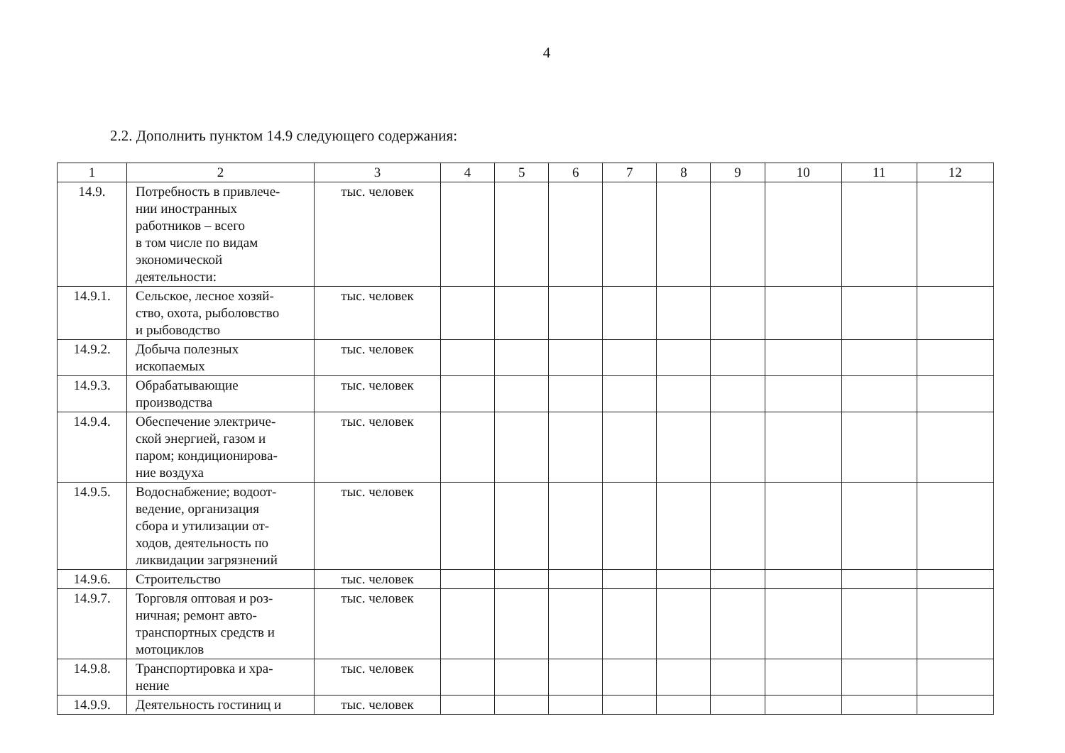4
2.2. Дополнить пунктом 14.9 следующего содержания:
| 1 | 2 | 3 | 4 | 5 | 6 | 7 | 8 | 9 | 10 | 11 | 12 |
| 14.9. | Потребность в привлече- нии иностранных работников – всего в том числе по видам экономической деятельности: | тыс. человек | | | | | | | | | |
| 14.9.1. | Сельское, лесное хозяй- ство, охота, рыболовство и рыбоводство | тыс. человек | | | | | | | | | |
| 14.9.2. | Добыча полезных ископаемых | тыс. человек | | | | | | | | | |
| 14.9.3. | Обрабатывающие производства | тыс. человек | | | | | | | | | |
| 14.9.4. | Обеспечение электриче- ской энергией, газом и паром; кондиционирова- ние воздуха | тыс. человек | | | | | | | | | |
| 14.9.5. | Водоснабжение; водоот- ведение, организация сбора и утилизации от- ходов, деятельность по ликвидации загрязнений | тыс. человек | | | | | | | | | |
| 14.9.6. | Строительство | тыс. человек | | | | | | | | | |
| 14.9.7. | Торговля оптовая и роз- ничная; ремонт авто- транспортных средств и мотоциклов | тыс. человек | | | | | | | | | |
| 14.9.8. | Транспортировка и хра- нение | тыс. человек | | | | | | | | | |
| 14.9.9. | Деятельность гостиниц и | тыс. человек | | | | | | | | | |